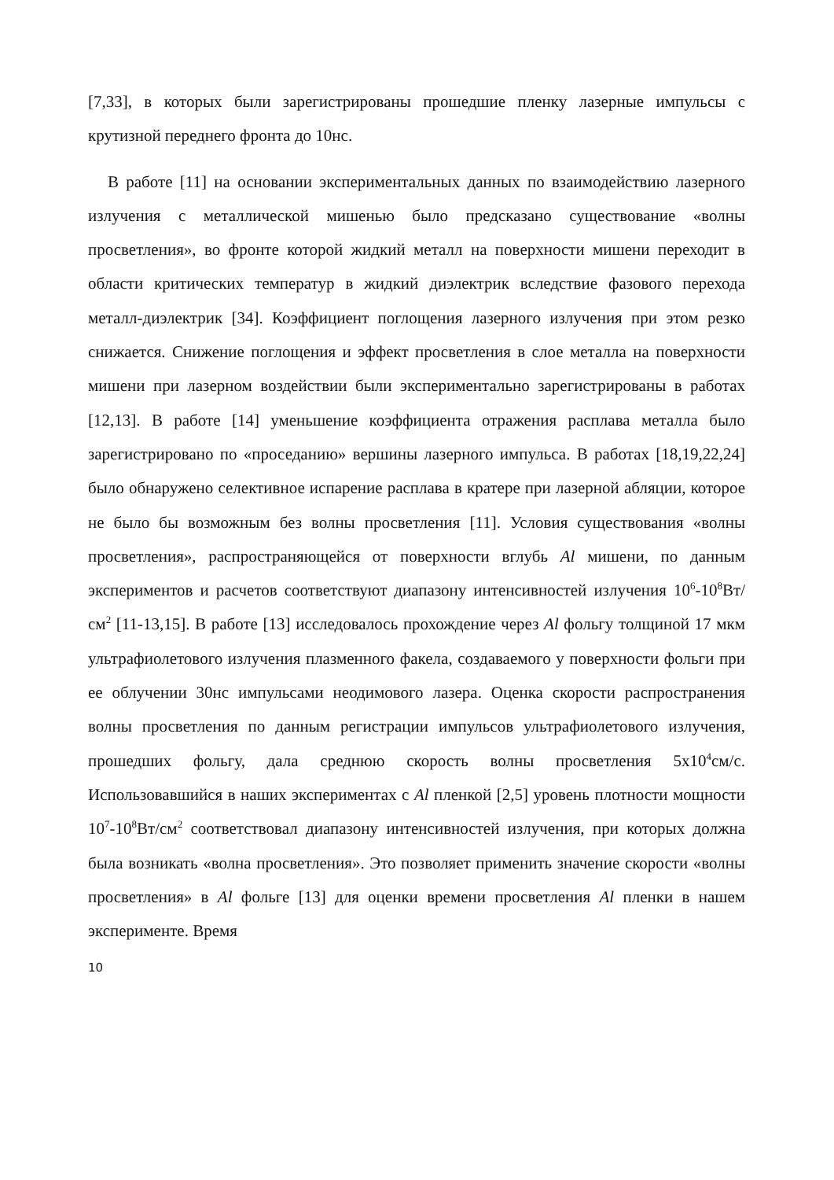[7,33], в которых были зарегистрированы прошедшие пленку лазерные импульсы с крутизной переднего фронта до 10нс.
В работе [11] на основании экспериментальных данных по взаимодействию лазерного излучения с металлической мишенью было предсказано существование «волны просветления», во фронте которой жидкий металл на поверхности мишени переходит в области критических температур в жидкий диэлектрик вследствие фазового перехода металл-диэлектрик [34]. Коэффициент поглощения лазерного излучения при этом резко снижается. Снижение поглощения и эффект просветления в слое металла на поверхности мишени при лазерном воздействии были экспериментально зарегистрированы в работах [12,13]. В работе [14] уменьшение коэффициента отражения расплава металла было зарегистрировано по «проседанию» вершины лазерного импульса. В работах [18,19,22,24] было обнаружено селективное испарение расплава в кратере при лазерной абляции, которое не было бы возможным без волны просветления [11]. Условия существования «волны просветления», распространяющейся от поверхности вглубь Al мишени, по данным экспериментов и расчетов соответствуют диапазону интенсивностей излучения 10<sup>6</sup>-10<sup>8</sup>Вт/см<sup>2</sup> [11-13,15]. В работе [13] исследовалось прохождение через Al фольгу толщиной 17 мкм ультрафиолетового излучения плазменного факела, создаваемого у поверхности фольги при ее облучении 30нс импульсами неодимового лазера. Оценка скорости распространения волны просветления по данным регистрации импульсов ультрафиолетового излучения, прошедших фольгу, дала среднюю скорость волны просветления 5х10<sup>4</sup>см/с. Использовавшийся в наших экспериментах с Al пленкой [2,5] уровень плотности мощности 10<sup>7</sup>-10<sup>8</sup>Вт/см<sup>2</sup> соответствовал диапазону интенсивностей излучения, при которых должна была возникать «волна просветления». Это позволяет применить значение скорости «волны просветления» в Al фольге [13] для оценки времени просветления Al пленки в нашем эксперименте. Время
10